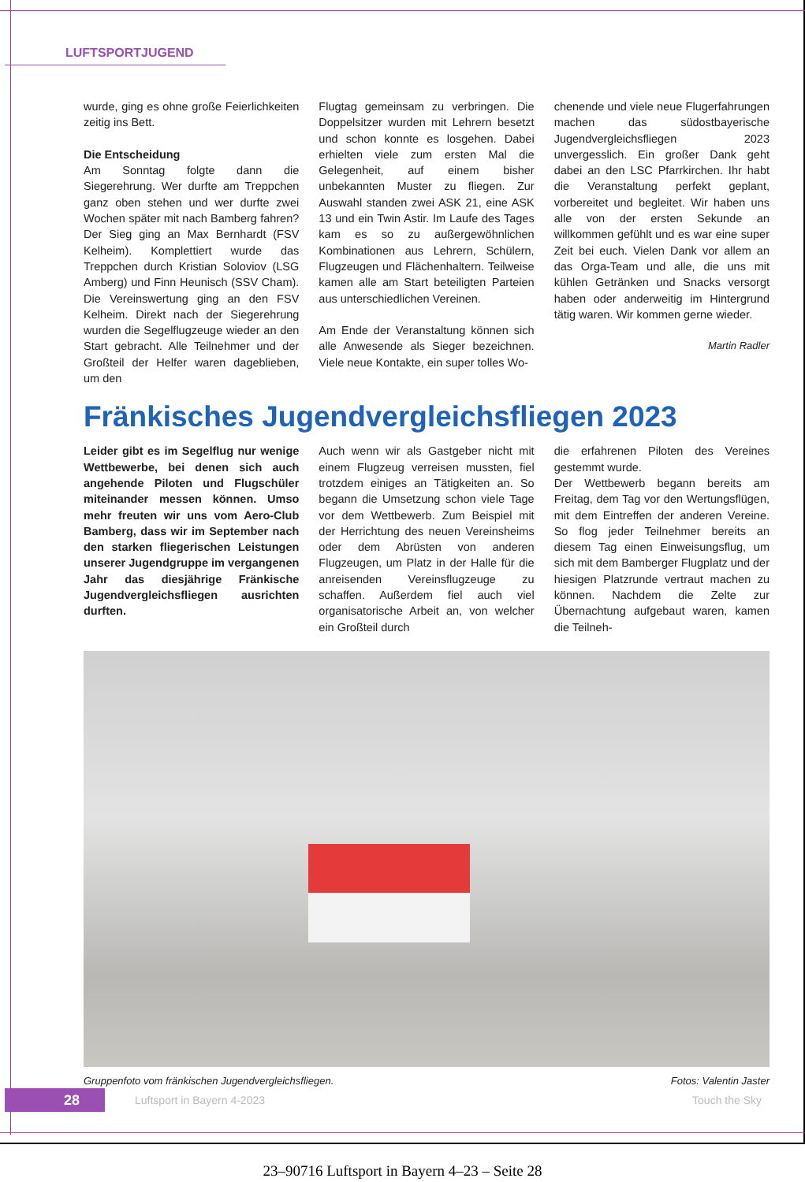LUFTSPORTJUGEND
wurde, ging es ohne große Feierlichkeiten zeitig ins Bett.
Die Entscheidung
Am Sonntag folgte dann die Siegerehrung. Wer durfte am Treppchen ganz oben stehen und wer durfte zwei Wochen später mit nach Bamberg fahren? Der Sieg ging an Max Bernhardt (FSV Kelheim). Komplettiert wurde das Treppchen durch Kristian Soloviov (LSG Amberg) und Finn Heunisch (SSV Cham). Die Vereinswertung ging an den FSV Kelheim. Direkt nach der Siegerehrung wurden die Segelflugzeuge wieder an den Start gebracht. Alle Teilnehmer und der Großteil der Helfer waren dageblieben, um den
Flugtag gemeinsam zu verbringen. Die Doppelsitzer wurden mit Lehrern besetzt und schon konnte es losgehen. Dabei erhielten viele zum ersten Mal die Gelegenheit, auf einem bisher unbekannten Muster zu fliegen. Zur Auswahl standen zwei ASK 21, eine ASK 13 und ein Twin Astir. Im Laufe des Tages kam es so zu außergewöhnlichen Kombinationen aus Lehrern, Schülern, Flugzeugen und Flächenhaltern. Teilweise kamen alle am Start beteiligten Parteien aus unterschiedlichen Vereinen.
Am Ende der Veranstaltung können sich alle Anwesende als Sieger bezeichnen. Viele neue Kontakte, ein super tolles Wo-
chenende und viele neue Flugerfahrungen machen das südostbayerische Jugendvergleichsfliegen 2023 unvergesslich. Ein großer Dank geht dabei an den LSC Pfarrkirchen. Ihr habt die Veranstaltung perfekt geplant, vorbereitet und begleitet. Wir haben uns alle von der ersten Sekunde an willkommen gefühlt und es war eine super Zeit bei euch. Vielen Dank vor allem an das Orga-Team und alle, die uns mit kühlen Getränken und Snacks versorgt haben oder anderweitig im Hintergrund tätig waren. Wir kommen gerne wieder.
Martin Radler
Fränkisches Jugendvergleichsfliegen 2023
Leider gibt es im Segelflug nur wenige Wettbewerbe, bei denen sich auch angehende Piloten und Flugschüler miteinander messen können. Umso mehr freuten wir uns vom Aero-Club Bamberg, dass wir im September nach den starken fliegerischen Leistungen unserer Jugendgruppe im vergangenen Jahr das diesjährige Fränkische Jugendvergleichsfliegen ausrichten durften.
Auch wenn wir als Gastgeber nicht mit einem Flugzeug verreisen mussten, fiel trotzdem einiges an Tätigkeiten an. So begann die Umsetzung schon viele Tage vor dem Wettbewerb. Zum Beispiel mit der Herrichtung des neuen Vereinsheims oder dem Abrüsten von anderen Flugzeugen, um Platz in der Halle für die anreisenden Vereinsflugzeuge zu schaffen. Außerdem fiel auch viel organisatorische Arbeit an, von welcher ein Großteil durch
die erfahrenen Piloten des Vereines gestemmt wurde.
Der Wettbewerb begann bereits am Freitag, dem Tag vor den Wertungsflügen, mit dem Eintreffen der anderen Vereine. So flog jeder Teilnehmer bereits an diesem Tag einen Einweisungsflug, um sich mit dem Bamberger Flugplatz und der hiesigen Platzrunde vertraut machen zu können. Nachdem die Zelte zur Übernachtung aufgebaut waren, kamen die Teilneh-
Gruppenfoto vom fränkischen Jugendvergleichsfliegen. Fotos: Valentin Jaster
28
Luftsport in Bayern 4-2023 Touch the Sky
23–90716 Luftsport in Bayern 4–23 – Seite 28